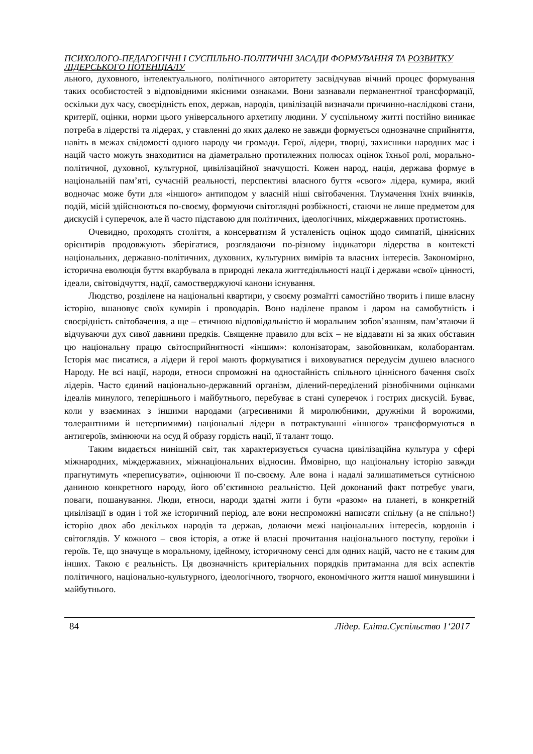ПСИХОЛОГО-ПЕДАГОГІЧНІ І СУСПІЛЬНО-ПОЛІТИЧНІ ЗАСАДИ ФОРМУВАННЯ ТА РОЗВИТКУ ЛІДЕРСЬКОГО ПОТЕНЦІАЛУ
льного, духовного, інтелектуального, політичного авторитету засвідчував вічний процес формування таких особистостей з відповідними якісними ознаками. Вони зазнавали перманентної трансформації, оскільки дух часу, своєрідність епох, держав, народів, цивілізацій визначали причинно-наслідкові стани, критерії, оцінки, норми цього універсального архетипу людини. У суспільному житті постійно виникає потреба в лідерстві та лідерах, у ставленні до яких далеко не завжди формується однозначне сприйняття, навіть в межах свідомості одного народу чи громади. Герої, лідери, творці, захисники народних мас і націй часто можуть знаходитися на діаметрально протилежних полюсах оцінок їхньої ролі, морально-політичної, духовної, культурної, цивілізаційної значущості. Кожен народ, нація, держава формує в національній пам’яті, сучасній реальності, перспективі власного буття «свого» лідера, кумира, який водночас може бути для «іншого» антиподом у власній ніші світобачення. Тлумачення їхніх вчинків, подій, місій здійснюються по-своєму, формуючи світоглядні розбіжності, стаючи не лише предметом для дискусій і суперечок, але й часто підставою для політичних, ідеологічних, міждержавних протистоянь.
Очевидно, проходять століття, а консерватизм й усталеність оцінок щодо симпатій, ціннісних орієнтирів продовжують зберігатися, розглядаючи по-різному індикатори лідерства в контексті національних, державно-політичних, духовних, культурних вимірів та власних інтересів. Закономірно, історична еволюція буття вкарбувала в природні лекала життєдіяльності нації і держави «свої» цінності, ідеали, світовідчуття, надії, самостверджуючі канони існування.
Людство, розділене на національні квартири, у своєму розмаїтті самостійно творить і пише власну історію, вшановує своїх кумирів і проводарів. Воно наділене правом і даром на самобутність і своєрідність світобачення, а ще – етичною відповідальністю й моральним зобов’язанням, пам’ятаючи й відчуваючи дух сивої давнини предків. Священне правило для всіх – не віддавати ні за яких обставин цю національну працю світосприйнятності «іншим»: колонізаторам, завойовникам, колаборантам. Історія має писатися, а лідери й герої мають формуватися і виховуватися передусім душею власного Народу. Не всі нації, народи, етноси спроможні на одностайність спільного ціннісного бачення своїх лідерів. Часто єдиний національно-державний організм, ділений-переділений різнобічними оцінками ідеалів минулого, теперішнього і майбутнього, перебуває в стані суперечок і гострих дискусій. Буває, коли у взаєминах з іншими народами (агресивними й миролюбними, дружніми й ворожими, толерантними й нетерпимими) національні лідери в потрактуванні «іншого» трансформуються в антигероїв, змінюючи на осуд й образу гордість нації, її талант тощо.
Таким видається нинішній світ, так характеризується сучасна цивілізаційна культура у сфері міжнародних, міждержавних, міжнаціональних відносин. Ймовірно, що національну історію завжди прагнутимуть «переписувати», оцінюючи її по-своєму. Але вона і надалі залишатиметься сутнісною даниною конкретного народу, його об’єктивною реальністю. Цей доконаний факт потребує уваги, поваги, пошанування. Люди, етноси, народи здатні жити і бути «разом» на планеті, в конкретній цивілізації в один і той же історичний період, але вони неспроможні написати спільну (а не спільно!) історію двох або декількох народів та держав, долаючи межі національних інтересів, кордонів і світоглядів. У кожного – своя історія, а отже й власні прочитання національного поступу, героїки і героїв. Те, що значуще в моральному, ідейному, історичному сенсі для одних націй, часто не є таким для інших. Такою є реальність. Ця двозначність критеріальних порядків притаманна для всіх аспектів політичного, національно-культурного, ідеологічного, творчого, економічного життя нашої минувшини і майбутнього.
84 Лідер. Еліта.Суспільство 1‘2017